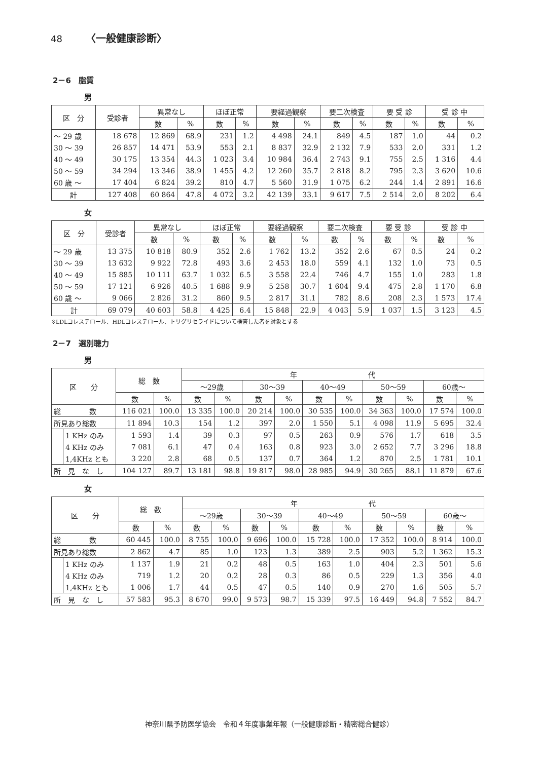48 〈一般健康診断〉
2－6　脂質
男
| 区 分 | 受診者 | 異常なし | | ほぼ正常 | | 要経過観察 | | 要二次検査 | | 要 受 診 | | 受 診 中 | |
| --- | --- | --- | --- | --- | --- | --- | --- | --- | --- | --- | --- | --- | --- |
| | | 数 | % | 数 | % | 数 | % | 数 | % | 数 | % | 数 | % |
| ～ 29 歳 | 18 678 | 12 869 | 68.9 | 231 | 1.2 | 4 498 | 24.1 | 849 | 4.5 | 187 | 1.0 | 44 | 0.2 |
| 30 ～ 39 | 26 857 | 14 471 | 53.9 | 553 | 2.1 | 8 837 | 32.9 | 2 132 | 7.9 | 533 | 2.0 | 331 | 1.2 |
| 40 ～ 49 | 30 175 | 13 354 | 44.3 | 1 023 | 3.4 | 10 984 | 36.4 | 2 743 | 9.1 | 755 | 2.5 | 1 316 | 4.4 |
| 50 ～ 59 | 34 294 | 13 346 | 38.9 | 1 455 | 4.2 | 12 260 | 35.7 | 2 818 | 8.2 | 795 | 2.3 | 3 620 | 10.6 |
| 60 歳 ～ | 17 404 | 6 824 | 39.2 | 810 | 4.7 | 5 560 | 31.9 | 1 075 | 6.2 | 244 | 1.4 | 2 891 | 16.6 |
| 計 | 127 408 | 60 864 | 47.8 | 4 072 | 3.2 | 42 139 | 33.1 | 9 617 | 7.5 | 2 514 | 2.0 | 8 202 | 6.4 |
女
| 区 分 | 受診者 | 異常なし | | ほぼ正常 | | 要経過観察 | | 要二次検査 | | 要 受 診 | | 受 診 中 | |
| --- | --- | --- | --- | --- | --- | --- | --- | --- | --- | --- | --- | --- | --- |
| | | 数 | % | 数 | % | 数 | % | 数 | % | 数 | % | 数 | % |
| ～ 29 歳 | 13 375 | 10 818 | 80.9 | 352 | 2.6 | 1 762 | 13.2 | 352 | 2.6 | 67 | 0.5 | 24 | 0.2 |
| 30 ～ 39 | 13 632 | 9 922 | 72.8 | 493 | 3.6 | 2 453 | 18.0 | 559 | 4.1 | 132 | 1.0 | 73 | 0.5 |
| 40 ～ 49 | 15 885 | 10 111 | 63.7 | 1 032 | 6.5 | 3 558 | 22.4 | 746 | 4.7 | 155 | 1.0 | 283 | 1.8 |
| 50 ～ 59 | 17 121 | 6 926 | 40.5 | 1 688 | 9.9 | 5 258 | 30.7 | 1 604 | 9.4 | 475 | 2.8 | 1 170 | 6.8 |
| 60 歳 ～ | 9 066 | 2 826 | 31.2 | 860 | 9.5 | 2 817 | 31.1 | 782 | 8.6 | 208 | 2.3 | 1 573 | 17.4 |
| 計 | 69 079 | 40 603 | 58.8 | 4 425 | 6.4 | 15 848 | 22.9 | 4 043 | 5.9 | 1 037 | 1.5 | 3 123 | 4.5 |
※LDLコレステロール、HDLコレステロール、トリグリセライドについて検査した者を対象とする
2－7　選別聴力
男
| 区 分 | | 総 数 | | 年 代 | | | | | | | | | |
| --- | --- | --- | --- | --- | --- | --- | --- | --- | --- | --- | --- | --- | --- |
| | | | | ～29歳 | | 30～39 | | 40～49 | | 50～59 | | 60歳～ | |
| | | 数 | % | 数 | % | 数 | % | 数 | % | 数 | % | 数 | % |
| 総 数 | | 116 021 | 100.0 | 13 335 | 100.0 | 20 214 | 100.0 | 30 535 | 100.0 | 34 363 | 100.0 | 17 574 | 100.0 |
| 所見あり総数 | | 11 894 | 10.3 | 154 | 1.2 | 397 | 2.0 | 1 550 | 5.1 | 4 098 | 11.9 | 5 695 | 32.4 |
| | 1 KHz のみ | 1 593 | 1.4 | 39 | 0.3 | 97 | 0.5 | 263 | 0.9 | 576 | 1.7 | 618 | 3.5 |
| | 4 KHz のみ | 7 081 | 6.1 | 47 | 0.4 | 163 | 0.8 | 923 | 3.0 | 2 652 | 7.7 | 3 296 | 18.8 |
| | 1,4KHz とも | 3 220 | 2.8 | 68 | 0.5 | 137 | 0.7 | 364 | 1.2 | 870 | 2.5 | 1 781 | 10.1 |
| 所 見 な し | | 104 127 | 89.7 | 13 181 | 98.8 | 19 817 | 98.0 | 28 985 | 94.9 | 30 265 | 88.1 | 11 879 | 67.6 |
女
| 区 分 | | 総 数 | | 年 代 | | | | | | | | | |
| --- | --- | --- | --- | --- | --- | --- | --- | --- | --- | --- | --- | --- | --- |
| | | | | ～29歳 | | 30～39 | | 40～49 | | 50～59 | | 60歳～ | |
| | | 数 | % | 数 | % | 数 | % | 数 | % | 数 | % | 数 | % |
| 総 数 | | 60 445 | 100.0 | 8 755 | 100.0 | 9 696 | 100.0 | 15 728 | 100.0 | 17 352 | 100.0 | 8 914 | 100.0 |
| 所見あり総数 | | 2 862 | 4.7 | 85 | 1.0 | 123 | 1.3 | 389 | 2.5 | 903 | 5.2 | 1 362 | 15.3 |
| | 1 KHz のみ | 1 137 | 1.9 | 21 | 0.2 | 48 | 0.5 | 163 | 1.0 | 404 | 2.3 | 501 | 5.6 |
| | 4 KHz のみ | 719 | 1.2 | 20 | 0.2 | 28 | 0.3 | 86 | 0.5 | 229 | 1.3 | 356 | 4.0 |
| | 1,4KHz とも | 1 006 | 1.7 | 44 | 0.5 | 47 | 0.5 | 140 | 0.9 | 270 | 1.6 | 505 | 5.7 |
| 所 見 な し | | 57 583 | 95.3 | 8 670 | 99.0 | 9 573 | 98.7 | 15 339 | 97.5 | 16 449 | 94.8 | 7 552 | 84.7 |
神奈川県予防医学協会　令和４年度事業年報（一般健康診断・精密総合健診）